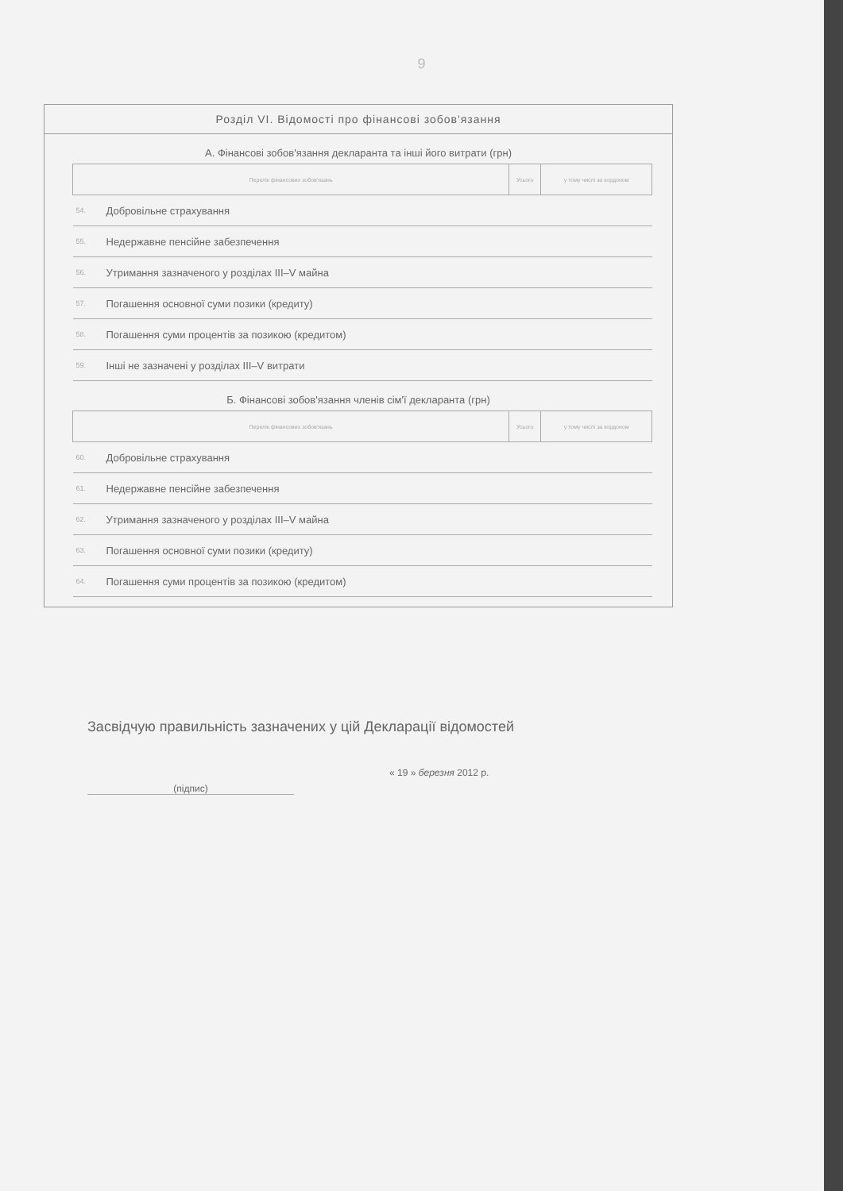9
Розділ VI. Відомості про фінансові зобов'язання
А. Фінансові зобов'язання декларанта та інші його витрати (грн)
| Перелік фінансових зобов'язань | | Усього | у тому числі за кордоном |
| --- | --- | --- | --- |
| 54. | Добровільне страхування | | |
| 55. | Недержавне пенсійне забезпечення | | |
| 56. | Утримання зазначеного у розділах III–V майна | | |
| 57. | Погашення основної суми позики (кредиту) | | |
| 58. | Погашення суми процентів за позикою (кредитом) | | |
| 59. | Інші не зазначені у розділах III–V витрати | | |
Б. Фінансові зобов'язання членів сім'ї декларанта (грн)
| Перелік фінансових зобов'язань | | Усього | у тому числі за кордоном |
| --- | --- | --- | --- |
| 60. | Добровільне страхування | | |
| 61. | Недержавне пенсійне забезпечення | | |
| 62. | Утримання зазначеного у розділах III–V майна | | |
| 63. | Погашення основної суми позики (кредиту) | | |
| 64. | Погашення суми процентів за позикою (кредитом) | | |
Засвідчую правильність зазначених у цій Декларації відомостей
(підпис)
« 19 » березня 2012 р.